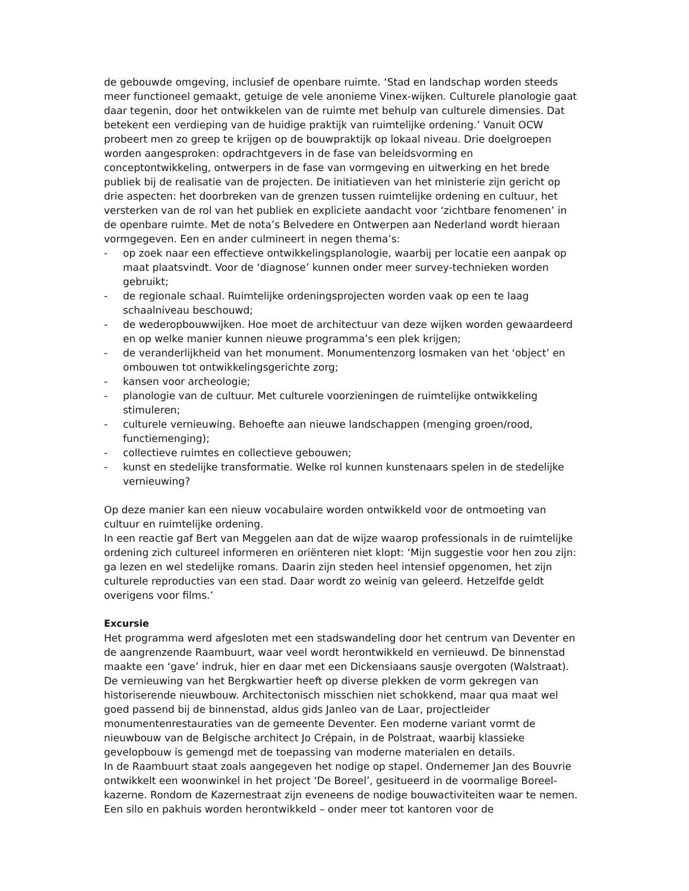de gebouwde omgeving, inclusief de openbare ruimte. ‘Stad en landschap worden steeds meer functioneel gemaakt, getuige de vele anonieme Vinex-wijken. Culturele planologie gaat daar tegenin, door het ontwikkelen van de ruimte met behulp van culturele dimensies. Dat betekent een verdieping van de huidige praktijk van ruimtelijke ordening.’ Vanuit OCW probeert men zo greep te krijgen op de bouwpraktijk op lokaal niveau. Drie doelgroepen worden aangesproken: opdrachtgevers in de fase van beleidsvorming en conceptontwikkeling, ontwerpers in de fase van vormgeving en uitwerking en het brede publiek bij de realisatie van de projecten. De initiatieven van het ministerie zijn gericht op drie aspecten: het doorbreken van de grenzen tussen ruimtelijke ordening en cultuur, het versterken van de rol van het publiek en expliciete aandacht voor ‘zichtbare fenomenen’ in de openbare ruimte. Met de nota’s Belvedere en Ontwerpen aan Nederland wordt hieraan vormgegeven. Een en ander culmineert in negen thema’s:
- op zoek naar een effectieve ontwikkelingsplanologie, waarbij per locatie een aanpak op maat plaatsvindt. Voor de ‘diagnose’ kunnen onder meer survey-technieken worden gebruikt;
- de regionale schaal. Ruimtelijke ordeningsprojecten worden vaak op een te laag schaalniveau beschouwd;
- de wederopbouwwijken. Hoe moet de architectuur van deze wijken worden gewaardeerd en op welke manier kunnen nieuwe programma’s een plek krijgen;
- de veranderlijkheid van het monument. Monumentenzorg losmaken van het ‘object’ en ombouwen tot ontwikkelingsgerichte zorg;
- kansen voor archeologie;
- planologie van de cultuur. Met culturele voorzieningen de ruimtelijke ontwikkeling stimuleren;
- culturele vernieuwing. Behoefte aan nieuwe landschappen (menging groen/rood, functiemenging);
- collectieve ruimtes en collectieve gebouwen;
- kunst en stedelijke transformatie. Welke rol kunnen kunstenaars spelen in de stedelijke vernieuwing?
Op deze manier kan een nieuw vocabulaire worden ontwikkeld voor de ontmoeting van cultuur en ruimtelijke ordening.
In een reactie gaf Bert van Meggelen aan dat de wijze waarop professionals in de ruimtelijke ordening zich cultureel informeren en oriënteren niet klopt: ‘Mijn suggestie voor hen zou zijn: ga lezen en wel stedelijke romans. Daarin zijn steden heel intensief opgenomen, het zijn culturele reproducties van een stad. Daar wordt zo weinig van geleerd. Hetzelfde geldt overigens voor films.’
Excursie
Het programma werd afgesloten met een stadswandeling door het centrum van Deventer en de aangrenzende Raambuurt, waar veel wordt herontwikkeld en vernieuwd. De binnenstad maakte een ‘gave’ indruk, hier en daar met een Dickensiaans sausje overgoten (Walstraat). De vernieuwing van het Bergkwartier heeft op diverse plekken de vorm gekregen van historiserende nieuwbouw. Architectonisch misschien niet schokkend, maar qua maat wel goed passend bij de binnenstad, aldus gids Janleo van de Laar, projectleider monumentenrestauraties van de gemeente Deventer. Een moderne variant vormt de nieuwbouw van de Belgische architect Jo Crépain, in de Polstraat, waarbij klassieke gevelopbouw is gemengd met de toepassing van moderne materialen en details.
In de Raambuurt staat zoals aangegeven het nodige op stapel. Ondernemer Jan des Bouvrie ontwikkelt een woonwinkel in het project ‘De Boreel’, gesitueerd in de voormalige Boreel-kazerne. Rondom de Kazernestraat zijn eveneens de nodige bouwactiviteiten waar te nemen. Een silo en pakhuis worden herontwikkeld – onder meer tot kantoren voor de